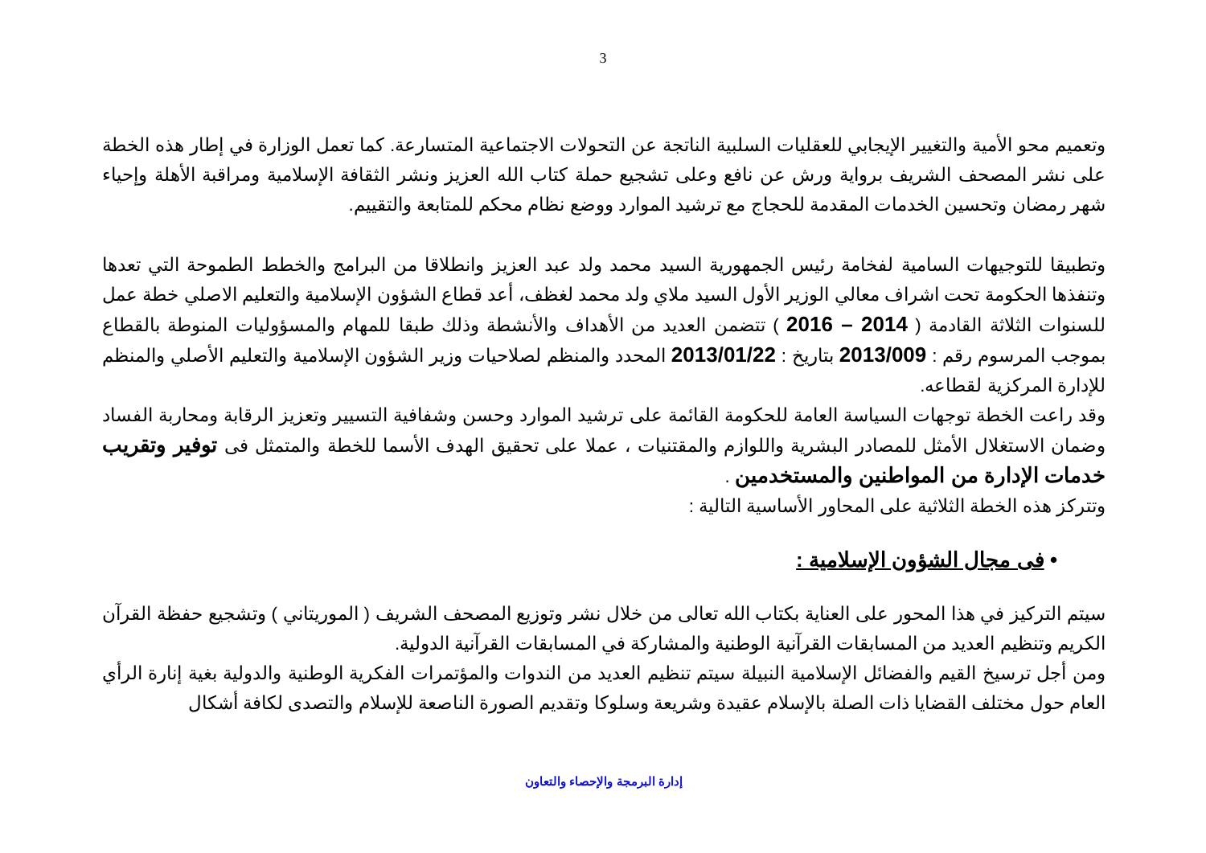3
وتعميم محو الأمية والتغيير الإيجابي للعقليات السلبية الناتجة عن التحولات الاجتماعية المتسارعة. كما تعمل الوزارة في إطار هذه الخطة على نشر المصحف الشريف برواية ورش عن نافع وعلى تشجيع حملة كتاب الله العزيز ونشر الثقافة الإسلامية ومراقبة الأهلة وإحياء شهر رمضان وتحسين الخدمات المقدمة للحجاج مع ترشيد الموارد ووضع نظام محكم للمتابعة والتقييم.
وتطبيقا للتوجيهات السامية لفخامة رئيس الجمهورية السيد محمد ولد عبد العزيز وانطلاقا من البرامج والخطط الطموحة التي تعدها وتنفذها الحكومة تحت اشراف معالي الوزير الأول السيد ملاي ولد محمد لغظف، أعد قطاع الشؤون الإسلامية والتعليم الاصلي خطة عمل للسنوات الثلاثة القادمة ( 2014 – 2016 ) تتضمن العديد من الأهداف والأنشطة وذلك طبقا للمهام والمسؤوليات المنوطة بالقطاع بموجب المرسوم رقم : 2013/009 بتاريخ : 2013/01/22 المحدد والمنظم لصلاحيات وزير الشؤون الإسلامية والتعليم الأصلي والمنظم للإدارة المركزية لقطاعه.
وقد راعت الخطة توجهات السياسة العامة للحكومة القائمة على ترشيد الموارد وحسن وشفافية التسيير وتعزيز الرقابة ومحاربة الفساد وضمان الاستغلال الأمثل للمصادر البشرية واللوازم والمقتنيات ، عملا على تحقيق الهدف الأسما للخطة والمتمثل فى توفير وتقريب خدمات الإدارة من المواطنين والمستخدمين .
وتتركز هذه الخطة الثلاثية على المحاور الأساسية التالية :
• فى مجال الشؤون الإسلامية :
سيتم التركيز في هذا المحور على العناية بكتاب الله تعالى من خلال نشر وتوزيع المصحف الشريف ( الموريتاني ) وتشجيع حفظة القرآن الكريم وتنظيم العديد من المسابقات القرآنية الوطنية والمشاركة في المسابقات القرآنية الدولية.
ومن أجل ترسيخ القيم والفضائل الإسلامية النبيلة سيتم تنظيم العديد من الندوات والمؤتمرات الفكرية الوطنية والدولية بغية إنارة الرأي العام حول مختلف القضايا ذات الصلة بالإسلام عقيدة وشريعة وسلوكا وتقديم الصورة الناصعة للإسلام والتصدى لكافة أشكال
إدارة البرمجة والإحصاء والتعاون